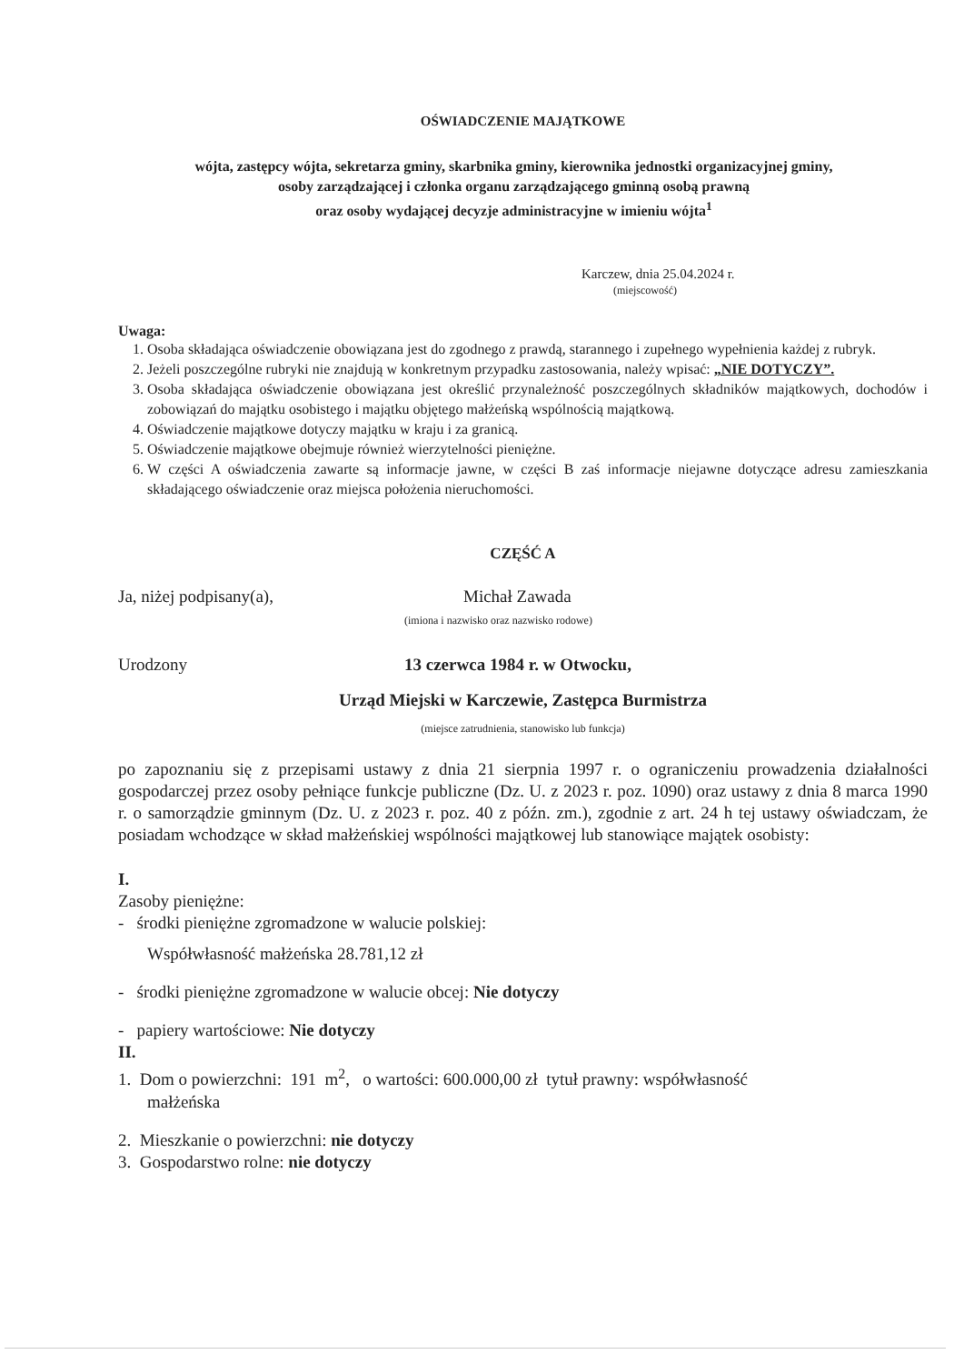OŚWIADCZENIE MAJĄTKOWE
wójta, zastępcy wójta, sekretarza gminy, skarbnika gminy, kierownika jednostki organizacyjnej gminy,
osoby zarządzającej i członka organu zarządzającego gminną osobą prawną
oraz osoby wydającej decyzje administracyjne w imieniu wójta<sup>1</sup>
Karczew, dnia 25.04.2024 r.
(miejscowość)
Uwaga:
1. Osoba składająca oświadczenie obowiązana jest do zgodnego z prawdą, starannego i zupełnego wypełnienia każdej z rubryk.
2. Jeżeli poszczególne rubryki nie znajdują w konkretnym przypadku zastosowania, należy wpisać: „NIE DOTYCZY”.
3. Osoba składająca oświadczenie obowiązana jest określić przynależność poszczególnych składników majątkowych, dochodów i zobowiązań do majątku osobistego i majątku objętego małżeńską wspólnością majątkową.
4. Oświadczenie majątkowe dotyczy majątku w kraju i za granicą.
5. Oświadczenie majątkowe obejmuje również wierzytelności pieniężne.
6. W części A oświadczenia zawarte są informacje jawne, w części B zaś informacje niejawne dotyczące adresu zamieszkania składającego oświadczenie oraz miejsca położenia nieruchomości.
CZĘŚĆ A
Ja, niżej podpisany(a), Michał Zawada
(imiona i nazwisko oraz nazwisko rodowe)
Urodzony 13 czerwca 1984 r. w Otwocku,
Urząd Miejski w Karczewie, Zastępca Burmistrza
(miejsce zatrudnienia, stanowisko lub funkcja)
po zapoznaniu się z przepisami ustawy z dnia 21 sierpnia 1997 r. o ograniczeniu prowadzenia działalności gospodarczej przez osoby pełniące funkcje publiczne (Dz. U. z 2023 r. poz. 1090) oraz ustawy z dnia 8 marca 1990 r. o samorządzie gminnym (Dz. U. z 2023 r. poz. 40 z późn. zm.), zgodnie z art. 24 h tej ustawy oświadczam, że posiadam wchodzące w skład małżeńskiej wspólności majątkowej lub stanowiące majątek osobisty:
I.
Zasoby pieniężne:
- środki pieniężne zgromadzone w walucie polskiej:
Współwłasność małżeńska 28.781,12 zł
- środki pieniężne zgromadzone w walucie obcej: Nie dotyczy
- papiery wartościowe: Nie dotyczy
II.
1. Dom o powierzchni: 191 m<sup>2</sup>, o wartości: 600.000,00 zł tytuł prawny: współwłasność
małżeńska
2. Mieszkanie o powierzchni: nie dotyczy
3. Gospodarstwo rolne: nie dotyczy